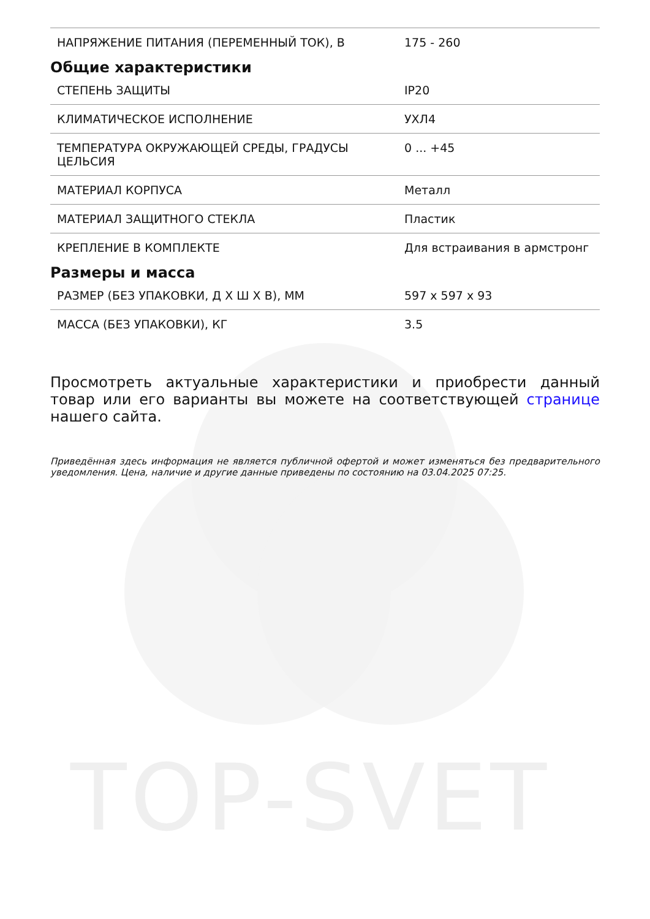TOP-SVET
| НАПРЯЖЕНИЕ ПИТАНИЯ (ПЕРЕМЕННЫЙ ТОК), В | 175 - 260 |
Общие характеристики
| СТЕПЕНЬ ЗАЩИТЫ | IP20 |
| КЛИМАТИЧЕСКОЕ ИСПОЛНЕНИЕ | УХЛ4 |
| ТЕМПЕРАТУРА ОКРУЖАЮЩЕЙ СРЕДЫ, ГРАДУСЫ ЦЕЛЬСИЯ | 0 ... +45 |
| МАТЕРИАЛ КОРПУСА | Металл |
| МАТЕРИАЛ ЗАЩИТНОГО СТЕКЛА | Пластик |
| КРЕПЛЕНИЕ В КОМПЛЕКТЕ | Для встраивания в армстронг |
Размеры и масса
| РАЗМЕР (БЕЗ УПАКОВКИ, Д Х Ш Х В), ММ | 597 x 597 x 93 |
| МАССА (БЕЗ УПАКОВКИ), КГ | 3.5 |
Просмотреть актуальные характеристики и приобрести данный товар или его варианты вы можете на соответствующей странице нашего сайта.
Приведённая здесь информация не является публичной офертой и может изменяться без предварительного уведомления. Цена, наличие и другие данные приведены по состоянию на 03.04.2025 07:25.